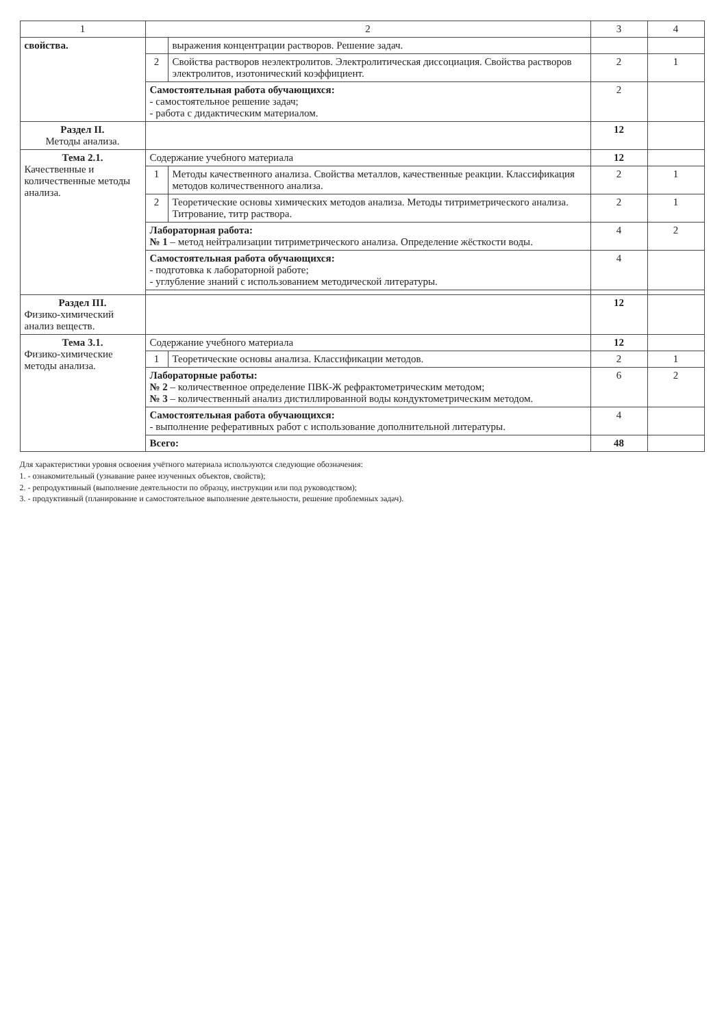| 1 | 2 | | 3 | 4 |
| --- | --- | --- | --- | --- |
| свойства. | | выражения концентрации растворов. Решение задач. | | |
| | 2 | Свойства растворов неэлектролитов. Электролитическая диссоциация. Свойства растворов электролитов, изотонический коэффициент. | 2 | 1 |
| | Самостоятельная работа обучающихся: - самостоятельное решение задач; - работа с дидактическим материалом. | | 2 | |
| Раздел II. Методы анализа. | | | 12 | |
| Тема 2.1. Качественные и количественные методы анализа. | Содержание учебного материала | | 12 | |
| | 1 | Методы качественного анализа. Свойства металлов, качественные реакции. Классификация методов количественного анализа. | 2 | 1 |
| | 2 | Теоретические основы химических методов анализа. Методы титриметрического анализа. Титрование, титр раствора. | 2 | 1 |
| | Лабораторная работа: № 1 – метод нейтрализации титриметрического анализа. Определение жёсткости воды. | | 4 | 2 |
| | Самостоятельная работа обучающихся: - подготовка к лабораторной работе; - углубление знаний с использованием методической литературы. | | 4 | |
| Раздел III. Физико-химический анализ веществ. | | | 12 | |
| Тема 3.1. Физико-химические методы анализа. | Содержание учебного материала | | 12 | |
| | 1 | Теоретические основы анализа. Классификации методов. | 2 | 1 |
| | Лабораторные работы: № 2 – количественное определение ПВК-Ж рефрактометрическим методом; № 3 – количественный анализ дистиллированной воды кондуктометрическим методом. | | 6 | 2 |
| | Самостоятельная работа обучающихся: - выполнение реферативных работ с использование дополнительной литературы. | | 4 | |
| | Всего: | | 48 | |
Для характеристики уровня освоения учётного материала используются следующие обозначения:
1. - ознакомительный (узнавание ранее изученных объектов, свойств);
2. - репродуктивный (выполнение деятельности по образцу, инструкции или под руководством);
3. - продуктивный (планирование и самостоятельное выполнение деятельности, решение проблемных задач).